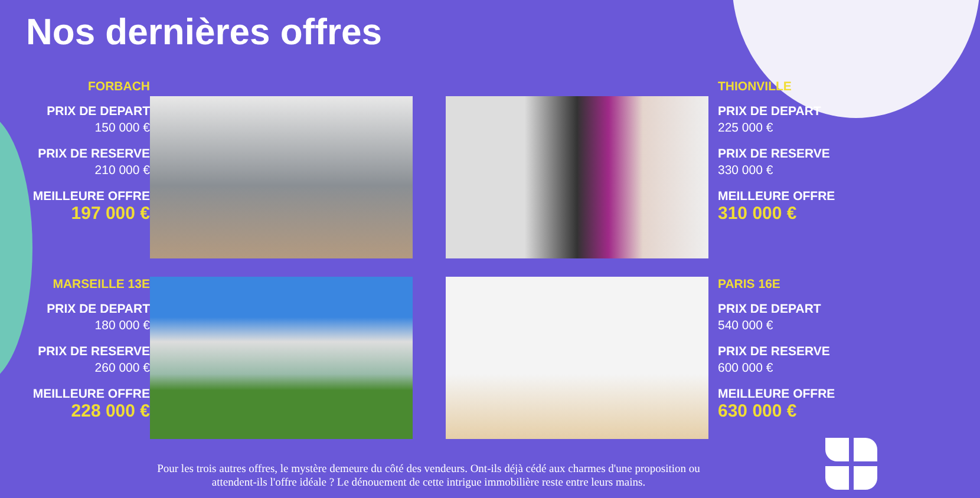Nos dernières offres
FORBACH
PRIX DE DEPART
150 000 €
PRIX DE RESERVE
210 000 €
MEILLEURE OFFRE
197 000 €
THIONVILLE
PRIX DE DEPART
225 000 €
PRIX DE RESERVE
330 000 €
MEILLEURE OFFRE
310 000 €
MARSEILLE 13E
PRIX DE DEPART
180 000 €
PRIX DE RESERVE
260 000 €
MEILLEURE OFFRE
228 000 €
PARIS 16E
PRIX DE DEPART
540 000 €
PRIX DE RESERVE
600 000 €
MEILLEURE OFFRE
630 000 €
Pour les trois autres offres, le mystère demeure du côté des vendeurs. Ont-ils déjà cédé aux charmes d'une proposition ou attendent-ils l'offre idéale ? Le dénouement de cette intrigue immobilière reste entre leurs mains.